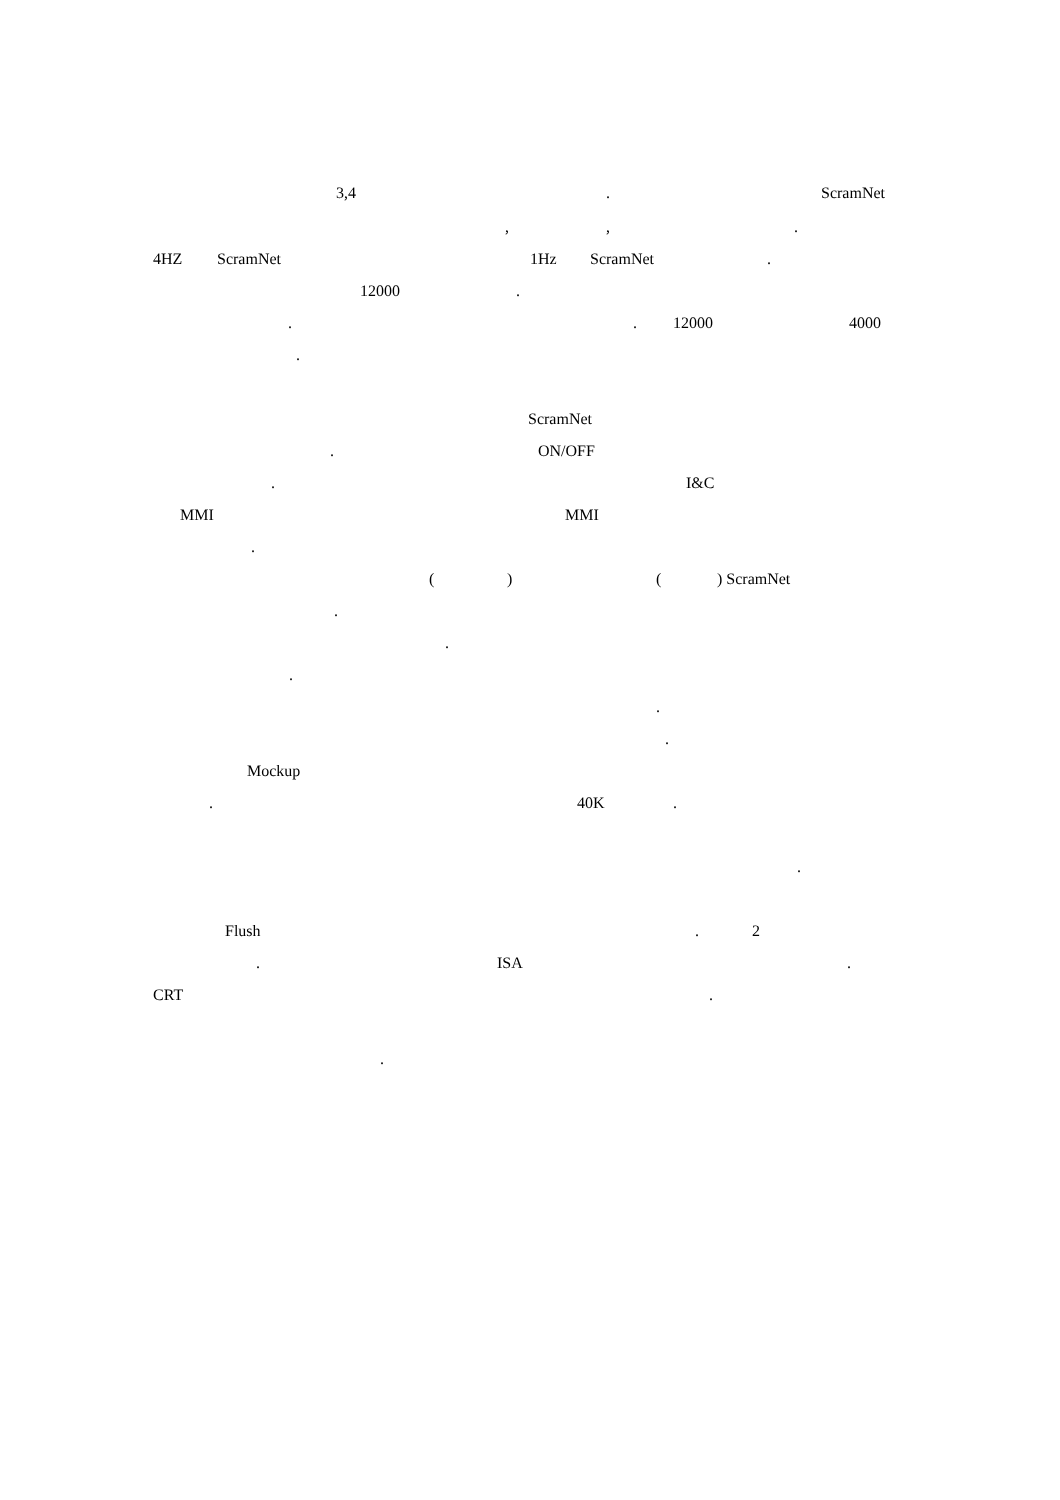3,4 . ScramNet
, , .
4HZ ScramNet 1Hz ScramNet .
12000 .
. . 12000 4000
.
ScramNet
. ON/OFF
. I&C
MMI MMI
.
( ) ( ) ScramNet
.
.
.
.
.
Mockup
. 40K .
.
Flush . 2
. ISA .
CRT .
.